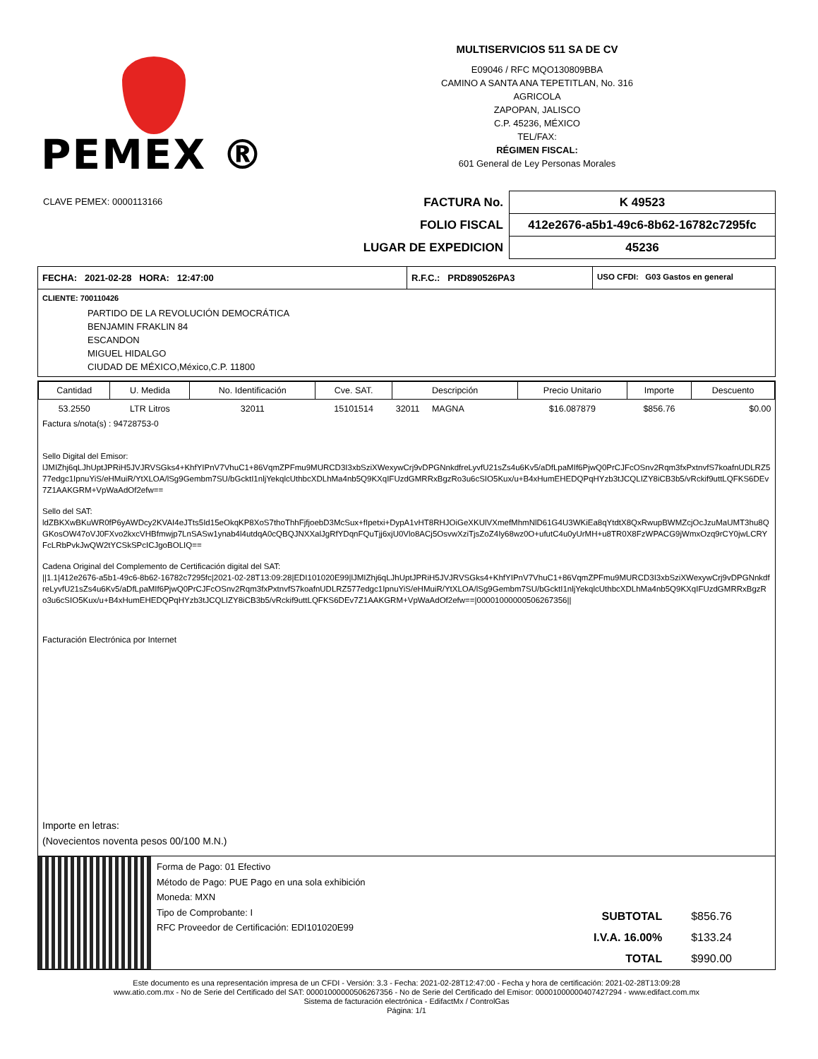PEMEX ®
MULTISERVICIOS 511 SA DE CV
E09046 / RFC MQO130809BBA
CAMINO A SANTA ANA TEPETITLAN, No. 316
AGRICOLA
ZAPOPAN, JALISCO
C.P. 45236, MÉXICO
TEL/FAX:
RÉGIMEN FISCAL:
601 General de Ley Personas Morales
CLAVE PEMEX: 0000113166
| FACTURA No. | K 49523 |
| FOLIO FISCAL | 412e2676-a5b1-49c6-8b62-16782c7295fc |
| LUGAR DE EXPEDICION | 45236 |
FECHA: 2021-02-28 HORA: 12:47:00 R.F.C.: PRD890526PA3 USO CFDI: G03 Gastos en general
CLIENTE: 700110426
PARTIDO DE LA REVOLUCIÓN DEMOCRÁTICA
BENJAMIN FRAKLIN 84
ESCANDON
MIGUEL HIDALGO
CIUDAD DE MÉXICO,México,C.P. 11800
| Cantidad | U. Medida | No. Identificación | Cve. SAT. | Descripción | Precio Unitario | Importe | Descuento |
| --- | --- | --- | --- | --- | --- | --- | --- |
| 53.2550 | LTR Litros | 32011 | 15101514 | 32011 MAGNA | $16.087879 | $856.76 | $0.00 |
Factura s/nota(s) : 94728753-0
Sello Digital del Emisor:
lJMIZhj6qLJhUptJPRiH5JVJRVSGks4+KhfYIPnV7VhuC1+86VqmZPFmu9MURCD3I3xbSziXWexywCrj9vDPGNnkdfreLyvfU21sZs4u6Kv5/aDfLpaMIf6PjwQ0PrCJFcOSnv2Rqm3fxPxtnvfS7koafnUDLRZ577edgc1IpnuYiS/eHMuiR/YtXLOA/lSg9Gembm7SU/bGcktI1nljYekqlcUthbcXDLhMa4nb5Q9KXqIFUzdGMRRxBgzRo3u6cSIO5Kux/u+B4xHumEHEDQPqHYzb3tJCQLIZY8iCB3b5/vRckif9uttLQFKS6DEv7Z1AAKGRM+VpWaAdOf2efw==
Sello del SAT:
ldZBKXwBKuWR0fP6yAWDcy2KVAI4eJTts5Id15eOkqKP8XoS7thoThhFjfjoebD3McSux+fIpetxi+DypA1vHT8RHJOiGeXKUlVXmefMhmNlD61G4U3WKiEa8qYtdtX8QxRwupBWMZcjOcJzuMaUMT3hu8QGKosOW47oVJ0FXvo2kxcVHBfmwjp7LnSASw1ynab4l4utdqA0cQBQJNXXalJgRfYDqnFQuTjj6xjU0Vlo8ACj5OsvwXziTjsZoZ4Iy68wz0O+ufutC4u0yUrMH+u8TR0X8FzWPACG9jWmxOzq9rCY0jwLCRYFcLRbPvkJwQW2tYCSkSPcICJgoBOLIQ==
Cadena Original del Complemento de Certificación digital del SAT:
||1.1|412e2676-a5b1-49c6-8b62-16782c7295fc|2021-02-28T13:09:28|EDI101020E99|lJMIZhj6qLJhUptJPRiH5JVJRVSGks4+KhfYIPnV7VhuC1+86VqmZPFmu9MURCD3I3xbSziXWexywCrj9vDPGNnkdfreLyvfU21sZs4u6Kv5/aDfLpaMIf6PjwQ0PrCJFcOSnv2Rqm3fxPxtnvfS7koafnUDLRZ577edgc1IpnuYiS/eHMuiR/YtXLOA/lSg9Gembm7SU/bGcktI1nljYekqlcUthbcXDLhMa4nb5Q9KXqIFUzdGMRRxBgzRo3u6cSIO5Kux/u+B4xHumEHEDQPqHYzb3tJCQLIZY8iCB3b5/vRckif9uttLQFKS6DEv7Z1AAKGRM+VpWaAdOf2efw==|00001000000506267356||
Facturación Electrónica por Internet
Importe en letras:
(Novecientos noventa pesos 00/100 M.N.)
Forma de Pago: 01 Efectivo
Método de Pago: PUE Pago en una sola exhibición
Moneda: MXN
Tipo de Comprobante: I
RFC Proveedor de Certificación: EDI101020E99
| SUBTOTAL | $856.76 |
| I.V.A. 16.00% | $133.24 |
| TOTAL | $990.00 |
Este documento es una representación impresa de un CFDI - Versión: 3.3 - Fecha: 2021-02-28T12:47:00 - Fecha y hora de certificación: 2021-02-28T13:09:28
www.atio.com.mx - No de Serie del Certificado del SAT: 00001000000506267356 - No de Serie del Certificado del Emisor: 00001000000407427294 - www.edifact.com.mx
Sistema de facturación electrónica - EdifactMx / ControlGas
Página: 1/1